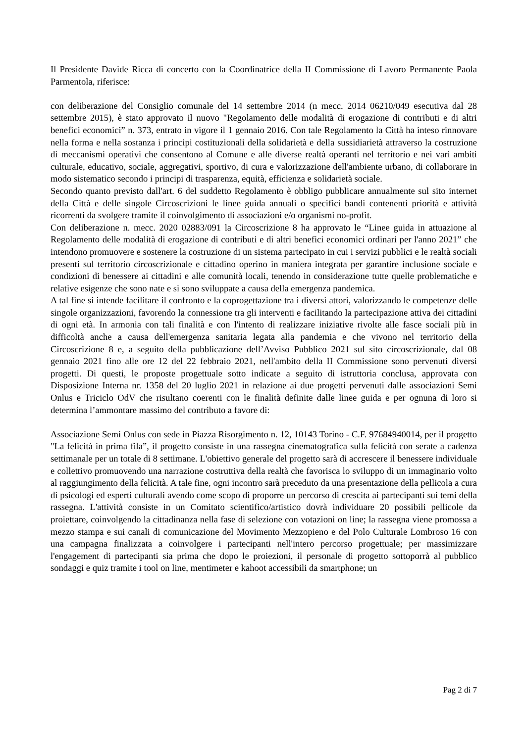Il Presidente Davide Ricca di concerto con la Coordinatrice della II Commissione di Lavoro Permanente Paola Parmentola, riferisce:
con deliberazione del Consiglio comunale del 14 settembre 2014 (n mecc. 2014 06210/049 esecutiva dal 28 settembre 2015), è stato approvato il nuovo "Regolamento delle modalità di erogazione di contributi e di altri benefici economici” n. 373, entrato in vigore il 1 gennaio 2016. Con tale Regolamento la Città ha inteso rinnovare nella forma e nella sostanza i principi costituzionali della solidarietà e della sussidiarietà attraverso la costruzione di meccanismi operativi che consentono al Comune e alle diverse realtà operanti nel territorio e nei vari ambiti culturale, educativo, sociale, aggregativi, sportivo, di cura e valorizzazione dell'ambiente urbano, di collaborare in modo sistematico secondo i principi di trasparenza, equità, efficienza e solidarietà sociale.
Secondo quanto previsto dall'art. 6 del suddetto Regolamento è obbligo pubblicare annualmente sul sito internet della Città e delle singole Circoscrizioni le linee guida annuali o specifici bandi contenenti priorità e attività ricorrenti da svolgere tramite il coinvolgimento di associazioni e/o organismi no-profit.
Con deliberazione n. mecc. 2020 02883/091 la Circoscrizione 8 ha approvato le “Linee guida in attuazione al Regolamento delle modalità di erogazione di contributi e di altri benefici economici ordinari per l'anno 2021” che intendono promuovere e sostenere la costruzione di un sistema partecipato in cui i servizi pubblici e le realtà sociali presenti sul territorio circoscrizionale e cittadino operino in maniera integrata per garantire inclusione sociale e condizioni di benessere ai cittadini e alle comunità locali, tenendo in considerazione tutte quelle problematiche e relative esigenze che sono nate e si sono sviluppate a causa della emergenza pandemica.
A tal fine si intende facilitare il confronto e la coprogettazione tra i diversi attori, valorizzando le competenze delle singole organizzazioni, favorendo la connessione tra gli interventi e facilitando la partecipazione attiva dei cittadini di ogni età. In armonia con tali finalità e con l'intento di realizzare iniziative rivolte alle fasce sociali più in difficoltà anche a causa dell'emergenza sanitaria legata alla pandemia e che vivono nel territorio della Circoscrizione 8 e, a seguito della pubblicazione dell’Avviso Pubblico 2021 sul sito circoscrizionale, dal 08 gennaio 2021 fino alle ore 12 del 22 febbraio 2021, nell'ambito della II Commissione sono pervenuti diversi progetti. Di questi, le proposte progettuale sotto indicate a seguito di istruttoria conclusa, approvata con Disposizione Interna nr. 1358 del 20 luglio 2021 in relazione ai due progetti pervenuti dalle associazioni Semi Onlus e Triciclo OdV che risultano coerenti con le finalità definite dalle linee guida e per ognuna di loro si determina l’ammontare massimo del contributo a favore di:
Associazione Semi Onlus con sede in Piazza Risorgimento n. 12, 10143 Torino - C.F. 97684940014, per il progetto "La felicità in prima fila”, il progetto consiste in una rassegna cinematografica sulla felicità con serate a cadenza settimanale per un totale di 8 settimane. L'obiettivo generale del progetto sarà di accrescere il benessere individuale e collettivo promuovendo una narrazione costruttiva della realtà che favorisca lo sviluppo di un immaginario volto al raggiungimento della felicità. A tale fine, ogni incontro sarà preceduto da una presentazione della pellicola a cura di psicologi ed esperti culturali avendo come scopo di proporre un percorso di crescita ai partecipanti sui temi della rassegna. L'attività consiste in un Comitato scientifico/artistico dovrà individuare 20 possibili pellicole da proiettare, coinvolgendo la cittadinanza nella fase di selezione con votazioni on line; la rassegna viene promossa a mezzo stampa e sui canali di comunicazione del Movimento Mezzopieno e del Polo Culturale Lombroso 16 con una campagna finalizzata a coinvolgere i partecipanti nell'intero percorso progettuale; per massimizzare l'engagement di partecipanti sia prima che dopo le proiezioni, il personale di progetto sottoporrà al pubblico sondaggi e quiz tramite i tool on line, mentimeter e kahoot accessibili da smartphone; un
Pag 2 di 7